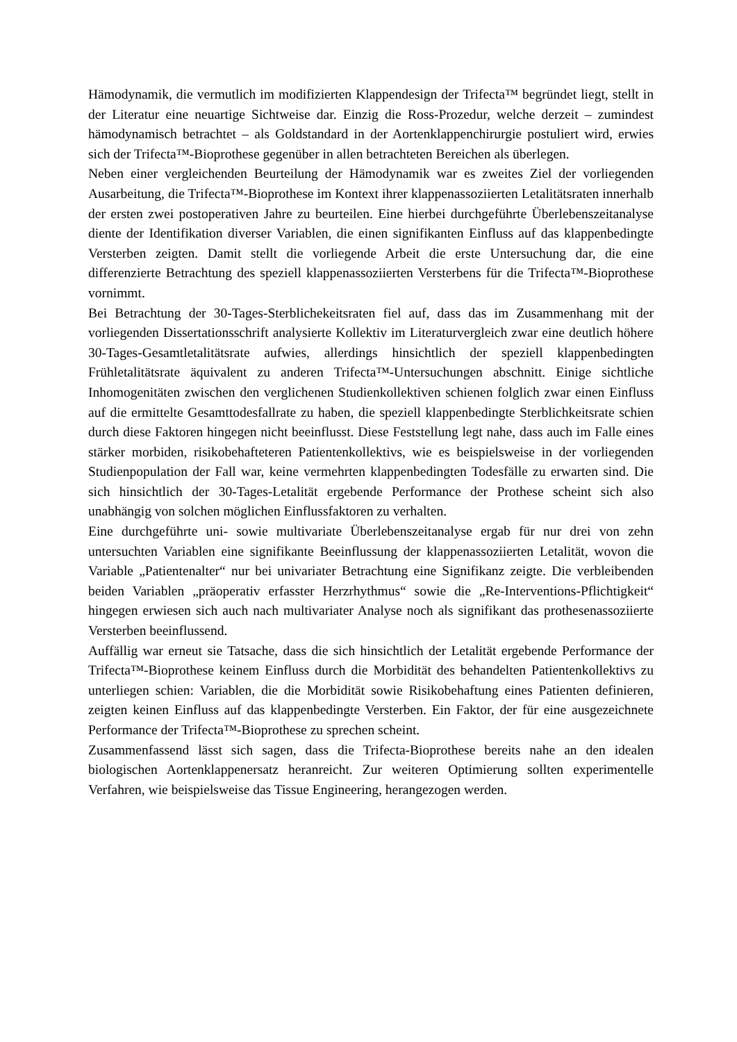Hämodynamik, die vermutlich im modifizierten Klappendesign der Trifecta™ begründet liegt, stellt in der Literatur eine neuartige Sichtweise dar. Einzig die Ross-Prozedur, welche derzeit – zumindest hämodynamisch betrachtet – als Goldstandard in der Aortenklappenchirurgie postuliert wird, erwies sich der Trifecta™-Bioprothese gegenüber in allen betrachteten Bereichen als überlegen.
Neben einer vergleichenden Beurteilung der Hämodynamik war es zweites Ziel der vorliegenden Ausarbeitung, die Trifecta™-Bioprothese im Kontext ihrer klappenassoziierten Letalitätsraten innerhalb der ersten zwei postoperativen Jahre zu beurteilen. Eine hierbei durchgeführte Überlebenszeitanalyse diente der Identifikation diverser Variablen, die einen signifikanten Einfluss auf das klappenbedingte Versterben zeigten. Damit stellt die vorliegende Arbeit die erste Untersuchung dar, die eine differenzierte Betrachtung des speziell klappenassoziierten Versterbens für die Trifecta™-Bioprothese vornimmt.
Bei Betrachtung der 30-Tages-Sterblichekeitsraten fiel auf, dass das im Zusammenhang mit der vorliegenden Dissertationsschrift analysierte Kollektiv im Literaturvergleich zwar eine deutlich höhere 30-Tages-Gesamtletalitätsrate aufwies, allerdings hinsichtlich der speziell klappenbedingten Frühletalitätsrate äquivalent zu anderen Trifecta™-Untersuchungen abschnitt. Einige sichtliche Inhomogenitäten zwischen den verglichenen Studienkollektiven schienen folglich zwar einen Einfluss auf die ermittelte Gesamttodesfallrate zu haben, die speziell klappenbedingte Sterblichkeitsrate schien durch diese Faktoren hingegen nicht beeinflusst. Diese Feststellung legt nahe, dass auch im Falle eines stärker morbiden, risikobehafteteren Patientenkollektivs, wie es beispielsweise in der vorliegenden Studienpopulation der Fall war, keine vermehrten klappenbedingten Todesfälle zu erwarten sind. Die sich hinsichtlich der 30-Tages-Letalität ergebende Performance der Prothese scheint sich also unabhängig von solchen möglichen Einflussfaktoren zu verhalten.
Eine durchgeführte uni- sowie multivariate Überlebenszeitanalyse ergab für nur drei von zehn untersuchten Variablen eine signifikante Beeinflussung der klappenassoziierten Letalität, wovon die Variable „Patientenalter“ nur bei univariater Betrachtung eine Signifikanz zeigte. Die verbleibenden beiden Variablen „präoperativ erfasster Herzrhythmus“ sowie die „Re-Interventions-Pflichtigkeit“ hingegen erwiesen sich auch nach multivariater Analyse noch als signifikant das prothesenassoziierte Versterben beeinflussend.
Auffällig war erneut sie Tatsache, dass die sich hinsichtlich der Letalität ergebende Performance der Trifecta™-Bioprothese keinem Einfluss durch die Morbidität des behandelten Patientenkollektivs zu unterliegen schien: Variablen, die die Morbidität sowie Risikobehaftung eines Patienten definieren, zeigten keinen Einfluss auf das klappenbedingte Versterben. Ein Faktor, der für eine ausgezeichnete Performance der Trifecta™-Bioprothese zu sprechen scheint.
Zusammenfassend lässt sich sagen, dass die Trifecta-Bioprothese bereits nahe an den idealen biologischen Aortenklappenersatz heranreicht. Zur weiteren Optimierung sollten experimentelle Verfahren, wie beispielsweise das Tissue Engineering, herangezogen werden.